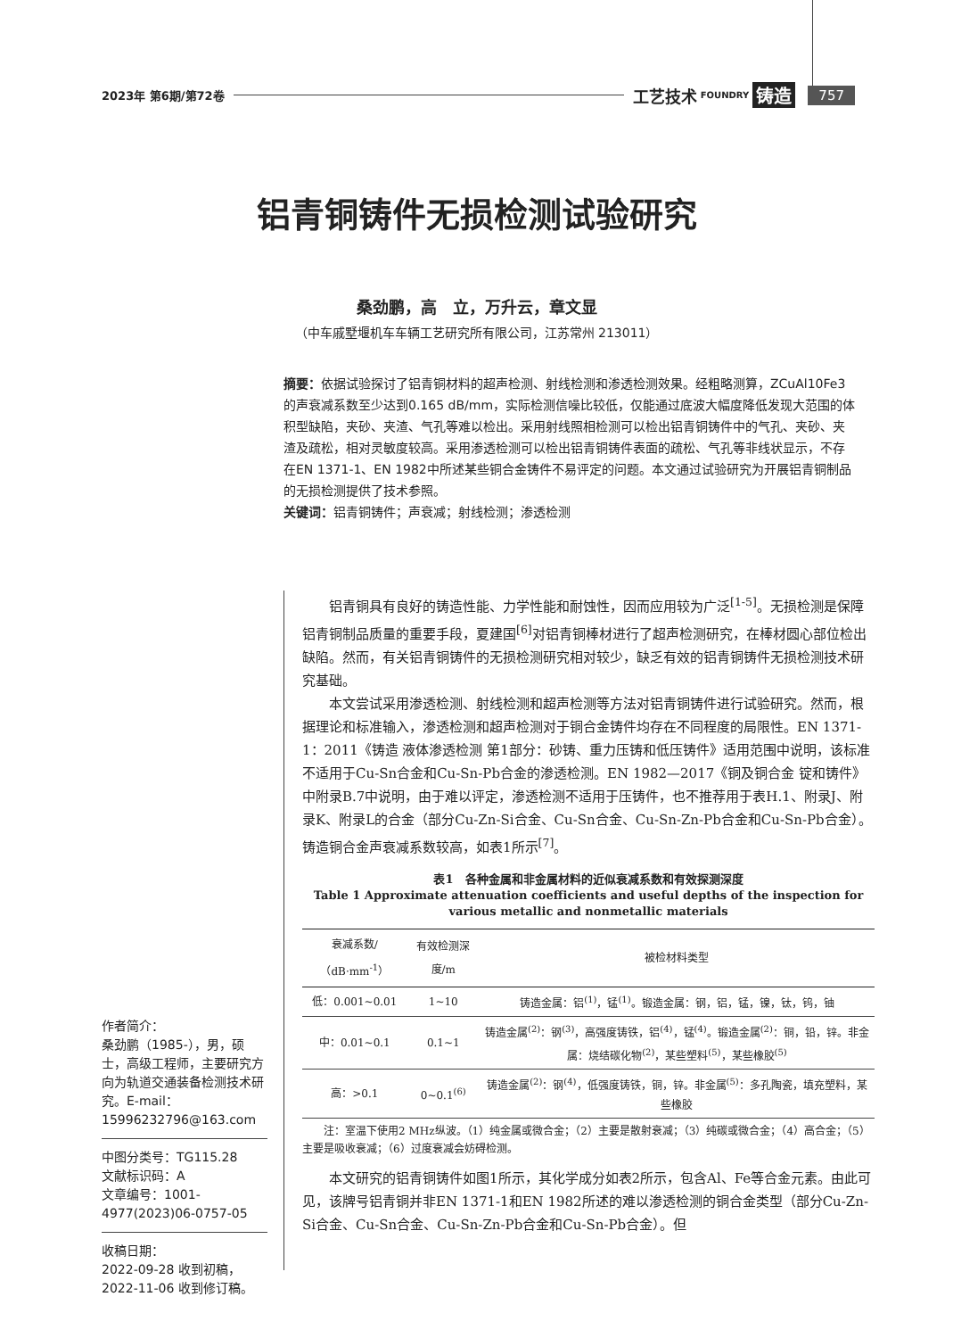2023年 第6期/第72卷 工艺技术 FOUNDRY 铸造 757
铝青铜铸件无损检测试验研究
桑劲鹏，高　立，万升云，章文显
（中车戚墅堰机车车辆工艺研究所有限公司，江苏常州 213011）
摘要：依据试验探讨了铝青铜材料的超声检测、射线检测和渗透检测效果。经粗略测算，ZCuAl10Fe3的声衰减系数至少达到0.165 dB/mm，实际检测信噪比较低，仅能通过底波大幅度降低发现大范围的体积型缺陷，夹砂、夹渣、气孔等难以检出。采用射线照相检测可以检出铝青铜铸件中的气孔、夹砂、夹渣及疏松，相对灵敏度较高。采用渗透检测可以检出铝青铜铸件表面的疏松、气孔等非线状显示，不存在EN 1371-1、EN 1982中所述某些铜合金铸件不易评定的问题。本文通过试验研究为开展铝青铜制品的无损检测提供了技术参照。
关键词：铝青铜铸件；声衰减；射线检测；渗透检测
铝青铜具有良好的铸造性能、力学性能和耐蚀性，因而应用较为广泛<sup>[1-5]</sup>。无损检测是保障铝青铜制品质量的重要手段，夏建国<sup>[6]</sup>对铝青铜棒材进行了超声检测研究，在棒材圆心部位检出缺陷。然而，有关铝青铜铸件的无损检测研究相对较少，缺乏有效的铝青铜铸件无损检测技术研究基础。
本文尝试采用渗透检测、射线检测和超声检测等方法对铝青铜铸件进行试验研究。然而，根据理论和标准输入，渗透检测和超声检测对于铜合金铸件均存在不同程度的局限性。EN 1371-1：2011《铸造 液体渗透检测 第1部分：砂铸、重力压铸和低压铸件》适用范围中说明，该标准不适用于Cu-Sn合金和Cu-Sn-Pb合金的渗透检测。EN 1982—2017《铜及铜合金 锭和铸件》中附录B.7中说明，由于难以评定，渗透检测不适用于压铸件，也不推荐用于表H.1、附录J、附录K、附录L的合金（部分Cu-Zn-Si合金、Cu-Sn合金、Cu-Sn-Zn-Pb合金和Cu-Sn-Pb合金）。铸造铜合金声衰减系数较高，如表1所示<sup>[7]</sup>。
表1　各种金属和非金属材料的近似衰减系数和有效探测深度
Table 1 Approximate attenuation coefficients and useful depths of the inspection for various metallic and nonmetallic materials
| 衰减系数/（dB·mm<sup>-1</sup>） | 有效检测深度/m | 被检材料类型 |
| --- | --- | --- |
| 低：0.001~0.01 | 1~10 | 铸造金属：铝<sup>(1)</sup>，锰<sup>(1)</sup>。锻造金属：钢，铝，锰，镍，钛，钨，铀 |
| 中：0.01~0.1 | 0.1~1 | 铸造金属<sup>(2)</sup>：钢<sup>(3)</sup>，高强度铸铁，铝<sup>(4)</sup>，锰<sup>(4)</sup>。锻造金属<sup>(2)</sup>：铜，铅，锌。非金属：烧结碳化物<sup>(2)</sup>，某些塑料<sup>(5)</sup>，某些橡胶<sup>(5)</sup> |
| 高：>0.1 | 0~0.1<sup>(6)</sup> | 铸造金属<sup>(2)</sup>：钢<sup>(4)</sup>，低强度铸铁，铜，锌。非金属<sup>(5)</sup>：多孔陶瓷，填充塑料，某些橡胶 |
　　注：室温下使用2 MHz纵波。（1）纯金属或微合金；（2）主要是散射衰减；（3）纯碳或微合金；（4）高合金；（5）主要是吸收衰减；（6）过度衰减会妨碍检测。
本文研究的铝青铜铸件如图1所示，其化学成分如表2所示，包含Al、Fe等合金元素。由此可见，该牌号铝青铜并非EN 1371-1和EN 1982所述的难以渗透检测的铜合金类型（部分Cu-Zn-Si合金、Cu-Sn合金、Cu-Sn-Zn-Pb合金和Cu-Sn-Pb合金）。但
作者简介：
桑劲鹏（1985-），男，硕士，高级工程师，主要研究方向为轨道交通装备检测技术研究。E-mail：15996232796@163.com
中图分类号：TG115.28
文献标识码：A
文章编号：1001-4977(2023)06-0757-05
收稿日期：
2022-09-28 收到初稿，
2022-11-06 收到修订稿。